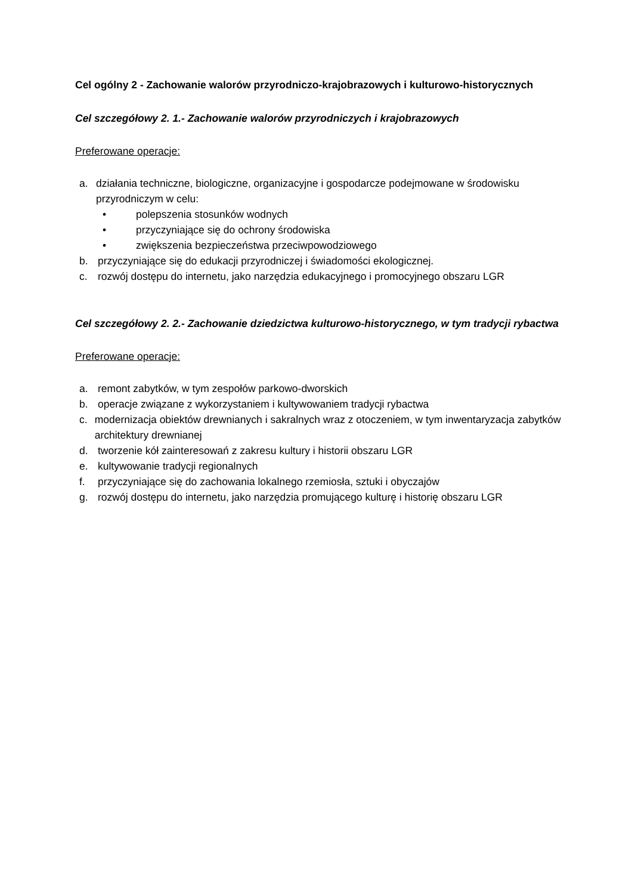Cel ogólny 2 - Zachowanie walorów przyrodniczo-krajobrazowych i kulturowo-historycznych
Cel szczegółowy 2. 1.- Zachowanie walorów przyrodniczych i krajobrazowych
Preferowane operacje:
a. działania techniczne, biologiczne, organizacyjne i gospodarcze podejmowane w środowisku przyrodniczym w celu:
• polepszenia stosunków wodnych
• przyczyniające się do ochrony środowiska
• zwiększenia bezpieczeństwa przeciwpowodziowego
b. przyczyniające się do edukacji przyrodniczej i świadomości ekologicznej.
c. rozwój dostępu do internetu, jako narzędzia edukacyjnego i promocyjnego obszaru LGR
Cel szczegółowy 2. 2.- Zachowanie dziedzictwa kulturowo-historycznego, w tym tradycji rybactwa
Preferowane operacje:
a. remont zabytków, w tym zespołów parkowo-dworskich
b. operacje związane z wykorzystaniem i kultywowaniem tradycji rybactwa
c. modernizacja obiektów drewnianych i sakralnych wraz z otoczeniem, w tym inwentaryzacja zabytków architektury drewnianej
d. tworzenie kół zainteresowań z zakresu kultury i historii obszaru LGR
e. kultywowanie tradycji regionalnych
f. przyczyniające się do zachowania lokalnego rzemiosła, sztuki i obyczajów
g. rozwój dostępu do internetu, jako narzędzia promującego kulturę i historię obszaru LGR